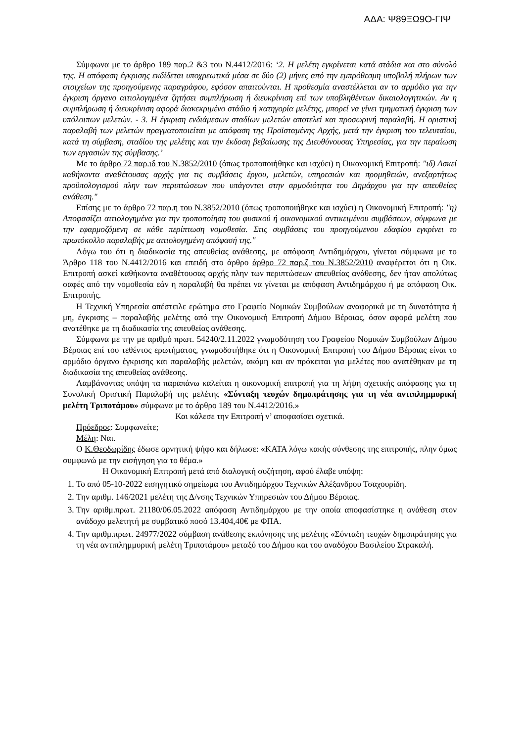ΑΔΑ: Ψ89ΞΩ9Ο-ΓΙΨ
Σύμφωνα με το άρθρο 189 παρ.2 &3 του Ν.4412/2016: ‘2. Η μελέτη εγκρίνεται κατά στάδια και στο σύνολό της. Η απόφαση έγκρισης εκδίδεται υποχρεωτικά μέσα σε δύο (2) μήνες από την εμπρόθεσμη υποβολή πλήρων των στοιχείων της προηγούμενης παραγράφου, εφόσον απαιτούνται. Η προθεσμία αναστέλλεται αν το αρμόδιο για την έγκριση όργανο αιτιολογημένα ζητήσει συμπλήρωση ή διευκρίνιση επί των υποβληθέντων δικαιολογητικών. Αν η συμπλήρωση ή διευκρίνιση αφορά διακεκριμένο στάδιο ή κατηγορία μελέτης, μπορεί να γίνει τμηματική έγκριση των υπόλοιπων μελετών. - 3. Η έγκριση ενδιάμεσων σταδίων μελετών αποτελεί και προσωρινή παραλαβή. Η οριστική παραλαβή των μελετών πραγματοποιείται με απόφαση της Προϊσταμένης Αρχής, μετά την έγκριση του τελευταίου, κατά τη σύμβαση, σταδίου της μελέτης και την έκδοση βεβαίωσης της Διευθύνουσας Υπηρεσίας, για την περαίωση των εργασιών της σύμβασης.’
Με το άρθρο 72 παρ.ιδ του Ν.3852/2010 (όπως τροποποιήθηκε και ισχύει) η Οικονομική Επιτροπή: "ιδ) Ασκεί καθήκοντα αναθέτουσας αρχής για τις συμβάσεις έργου, μελετών, υπηρεσιών και προμηθειών, ανεξαρτήτως προϋπολογισμού πλην των περιπτώσεων που υπάγονται στην αρμοδιότητα του Δημάρχου για την απευθείας ανάθεση."
Επίσης με το άρθρο 72 παρ.η του Ν.3852/2010 (όπως τροποποιήθηκε και ισχύει) η Οικονομική Επιτροπή: "η) Αποφασίζει αιτιολογημένα για την τροποποίηση του φυσικού ή οικονομικού αντικειμένου συμβάσεων, σύμφωνα με την εφαρμοζόμενη σε κάθε περίπτωση νομοθεσία. Στις συμβάσεις του προηγούμενου εδαφίου εγκρίνει το πρωτόκολλο παραλαβής με αιτιολογημένη απόφασή της."
Λόγω του ότι η διαδικασία της απευθείας ανάθεσης, με απόφαση Αντιδημάρχου, γίνεται σύμφωνα με το Άρθρο 118 του Ν.4412/2016 και επειδή στο άρθρο άρθρο 72 παρ.ζ του Ν.3852/2010 αναφέρεται ότι η Οικ. Επιτροπή ασκεί καθήκοντα αναθέτουσας αρχής πλην των περιπτώσεων απευθείας ανάθεσης, δεν ήταν απολύτως σαφές από την νομοθεσία εάν η παραλαβή θα πρέπει να γίνεται με απόφαση Αντιδημάρχου ή με απόφαση Οικ. Επιτροπής.
Η Τεχνική Υπηρεσία απέστειλε ερώτημα στο Γραφείο Νομικών Συμβούλων αναφορικά με τη δυνατότητα ή μη, έγκρισης – παραλαβής μελέτης από την Οικονομική Επιτροπή Δήμου Βέροιας, όσον αφορά μελέτη που ανατέθηκε με τη διαδικασία της απευθείας ανάθεσης.
Σύμφωνα με την με αριθμό πρωτ. 54240/2.11.2022 γνωμοδότηση του Γραφείου Νομικών Συμβούλων Δήμου Βέροιας επί του τεθέντος ερωτήματος, γνωμοδοτήθηκε ότι η Οικονομική Επιτροπή του Δήμου Βέροιας είναι το αρμόδιο όργανο έγκρισης και παραλαβής μελετών, ακόμη και αν πρόκειται για μελέτες που ανατέθηκαν με τη διαδικασία της απευθείας ανάθεσης.
Λαμβάνοντας υπόψη τα παραπάνω καλείται η οικονομική επιτροπή για τη λήψη σχετικής απόφασης για τη Συνολική Οριστική Παραλαβή της μελέτης «Σύνταξη τευχών δημοπράτησης για τη νέα αντιπλημμυρική μελέτη Τριποτάμου» σύμφωνα με το άρθρο 189 του Ν.4412/2016.»
Και κάλεσε την Επιτροπή ν’ αποφασίσει σχετικά.
Πρόεδρος: Συμφωνείτε;
Μέλη: Ναι.
Ο Κ.Θεοδωρίδης έδωσε αρνητική ψήφο και δήλωσε: «ΚΑΤΑ λόγω κακής σύνθεσης της επιτροπής, πλην όμως συμφωνώ με την εισήγηση για το θέμα.»
Η Οικονομική Επιτροπή μετά από διαλογική συζήτηση, αφού έλαβε υπόψη:
1. Το από 05-10-2022 εισηγητικό σημείωμα του Αντιδημάρχου Τεχνικών Αλέξανδρου Τσαχουρίδη.
2. Την αριθμ. 146/2021 μελέτη της Δ/νσης Τεχνικών Υπηρεσιών του Δήμου Βέροιας.
3. Την αριθμ.πρωτ. 21180/06.05.2022 απόφαση Αντιδημάρχου με την οποία αποφασίστηκε η ανάθεση στον ανάδοχο μελετητή με συμβατικό ποσό 13.404,40€ με ΦΠΑ.
4. Την αριθμ.πρωτ. 24977/2022 σύμβαση ανάθεσης εκπόνησης της μελέτης «Σύνταξη τευχών δημοπράτησης για τη νέα αντιπλημμυρική μελέτη Τριποτάμου» μεταξύ του Δήμου και του αναδόχου Βασιλείου Στρακαλή.